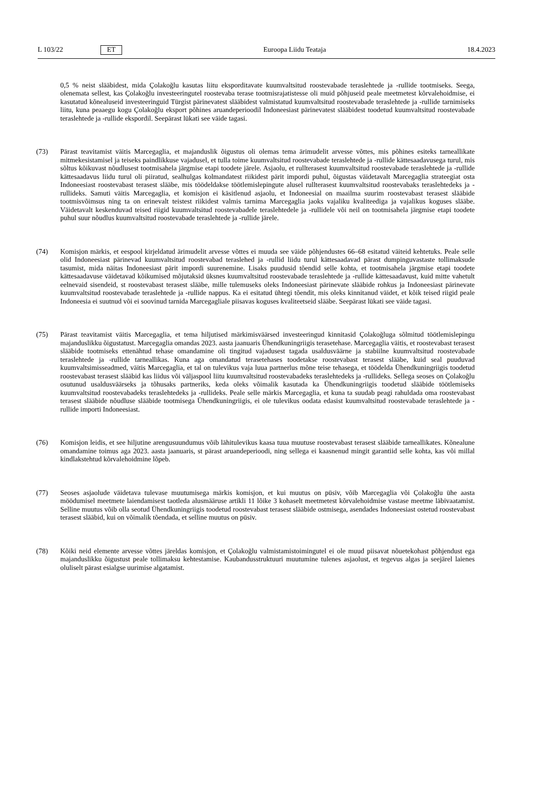L 103/22 ET Euroopa Liidu Teataja 18.4.2023
0,5 % neist slääbidest, mida Çolakoğlu kasutas liitu eksporditavate kuumvaltsitud roostevabade teraslehtede ja -rullide tootmiseks. Seega, olenemata sellest, kas Çolakoğlu investeeringutel roostevaba terase tootmisrajatistesse oli muid põhjuseid peale meetmetest kõrvalehoidmise, ei kasutatud kõnealuseid investeeringuid Türgist pärinevatest slääbidest valmistatud kuumvaltsitud roostevabade teraslehtede ja -rullide tarnimiseks liitu, kuna peaaegu kogu Çolakoğlu eksport põhines aruandeperioodil Indoneesiast pärinevatest slääbidest toodetud kuumvaltsitud roostevabade teraslehtede ja -rullide ekspordil. Seepärast lükati see väide tagasi.
(73) Pärast teavitamist väitis Marcegaglia, et majanduslik õigustus oli olemas tema ärimudelit arvesse võttes, mis põhines esiteks tarneallikate mitmekesistamisel ja teiseks paindlikkuse vajadusel, et tulla toime kuumvaltsitud roostevabade teraslehtede ja -rullide kättesaadavusega turul, mis sõltus kõikuvast nõudlusest tootmisahela järgmise etapi toodete järele. Asjaolu, et rullterasest kuumvaltsitud roostevabade teraslehtede ja -rullide kättesaadavus liidu turul oli piiratud, sealhulgas kolmandatest riikidest pärit impordi puhul, õigustas väidetavalt Marcegaglia strateegiat osta Indoneesiast roostevabast terasest slääbe, mis töödeldakse töötlemislepingute alusel rullterasest kuumvaltsitud roostevabaks teraslehtedeks ja -rullideks. Samuti väitis Marcegaglia, et komisjon ei käsitlenud asjaolu, et Indoneesial on maailma suurim roostevabast terasest slääbide tootmisvõimsus ning ta on erinevalt teistest riikidest valmis tarnima Marcegaglia jaoks vajaliku kvaliteediga ja vajalikus koguses slääbe. Väidetavalt keskenduvad teised riigid kuumvaltsitud roostevabadele teraslehtedele ja -rullidele või neil on tootmisahela järgmise etapi toodete puhul suur nõudlus kuumvaltsitud roostevabade teraslehtede ja -rullide järele.
(74) Komisjon märkis, et eespool kirjeldatud ärimudelit arvesse võttes ei muuda see väide põhjendustes 66–68 esitatud väiteid kehtetuks. Peale selle olid Indoneesiast pärinevad kuumvaltsitud roostevabad teraslehed ja -rullid liidu turul kättesaadavad pärast dumpinguvastaste tollimaksude tasumist, mida näitas Indoneesiast pärit impordi suurenemine. Lisaks puudusid tõendid selle kohta, et tootmisahela järgmise etapi toodete kättesaadavuse väidetavad kõikumised mõjutaksid üksnes kuumvaltsitud roostevabade teraslehtede ja -rullide kättesaadavust, kuid mitte vahetult eelnevaid sisendeid, st roostevabast terasest slääbe, mille tulemuseks oleks Indoneesiast pärinevate slääbide rohkus ja Indoneesiast pärinevate kuumvaltsitud roostevabade teraslehtede ja -rullide nappus. Ka ei esitatud ühtegi tõendit, mis oleks kinnitanud väidet, et kõik teised riigid peale Indoneesia ei suutnud või ei soovinud tarnida Marcegaglia­le piisavas koguses kvaliteetseid slääbe. Seepärast lükati see väide tagasi.
(75) Pärast teavitamist väitis Marcegaglia, et tema hiljutised märkimisväärsed investeeringud kinnitasid Çolakoğluga sõlmitud töötlemislepingu majanduslikku õigustatust. Marcegaglia omandas 2023. aasta jaanuaris Ühendkuningriigis terasetehase. Marcegaglia väitis, et roostevabast terasest slääbide tootmiseks ettenähtud tehase omandamine oli tingitud vajadusest tagada usaldusväärne ja stabiilne kuumvaltsitud roostevabade teraslehtede ja -rullide tarneallikas. Kuna aga omandatud terasetehases toodetakse roostevabast terasest slääbe, kuid seal puuduvad kuumvaltsimisseadmed, väitis Marcegaglia, et tal on tulevikus vaja luua partnerlus mõne teise tehasega, et töödelda Ühendkuningriigis toodetud roostevabast terasest slääbid kas liidus või väljaspool liitu kuumvaltsitud roostevabadeks teraslehtedeks ja -rullideks. Sellega seoses on Çolakoğlu osutunud usaldusväärseks ja tõhusaks partneriks, keda oleks võimalik kasutada ka Ühendkuningriigis toodetud slääbide töötlemiseks kuumvaltsitud roostevabadeks teraslehtedeks ja -rullideks. Peale selle märkis Marcegaglia, et kuna ta suudab peagi rahuldada oma roostevabast terasest slääbide nõudluse slääbide tootmisega Ühendkuningriigis, ei ole tulevikus oodata edasist kuumvaltsitud roostevabade teraslehtede ja -rullide importi Indoneesiast.
(76) Komisjon leidis, et see hiljutine arengusuundumus võib lähitulevikus kaasa tuua muutuse roostevabast terasest slääbide tarneallikates. Kõnealune omandamine toimus aga 2023. aasta jaanuaris, st pärast aruandeperioodi, ning sellega ei kaasnenud mingit garantiid selle kohta, kas või millal kindlakstehtud kõrvalehoidmine lõpeb.
(77) Seoses asjaolude väidetava tulevase muutumisega märkis komisjon, et kui muutus on püsiv, võib Marcegaglia või Çolakoğlu ühe aasta möödumisel meetmete laiendamisest taotleda alusmääruse artikli 11 lõike 3 kohaselt meetmetest kõrvalehoidmise vastase meetme läbivaatamist. Selline muutus võib olla seotud Ühendkuningriigis toodetud roostevabast terasest slääbide ostmisega, asendades Indoneesiast ostetud roostevabast terasest slääbid, kui on võimalik tõendada, et selline muutus on püsiv.
(78) Kõiki neid elemente arvesse võttes järeldas komisjon, et Çolakoğlu valmistamistoimingutel ei ole muud piisavat nõuetekohast põhjendust ega majanduslikku õigustust peale tollimaksu kehtestamise. Kaubandusstruktuuri muutumine tulenes asjaolust, et tegevus algas ja seejärel laienes oluliselt pärast esialgse uurimise algatamist.